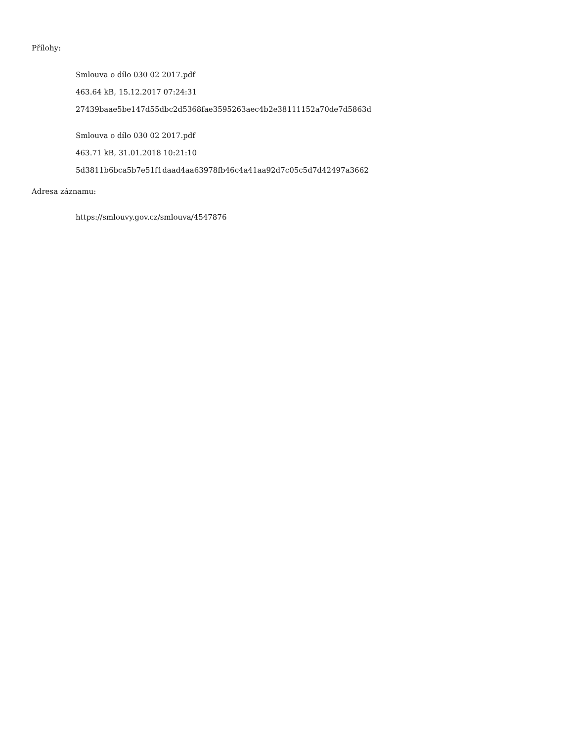Přílohy:
Smlouva o dílo 030 02 2017.pdf
463.64 kB, 15.12.2017 07:24:31
27439baae5be147d55dbc2d5368fae3595263aec4b2e38111152a70de7d5863d
Smlouva o dílo 030 02 2017.pdf
463.71 kB, 31.01.2018 10:21:10
5d3811b6bca5b7e51f1daad4aa63978fb46c4a41aa92d7c05c5d7d42497a3662
Adresa záznamu:
https://smlouvy.gov.cz/smlouva/4547876